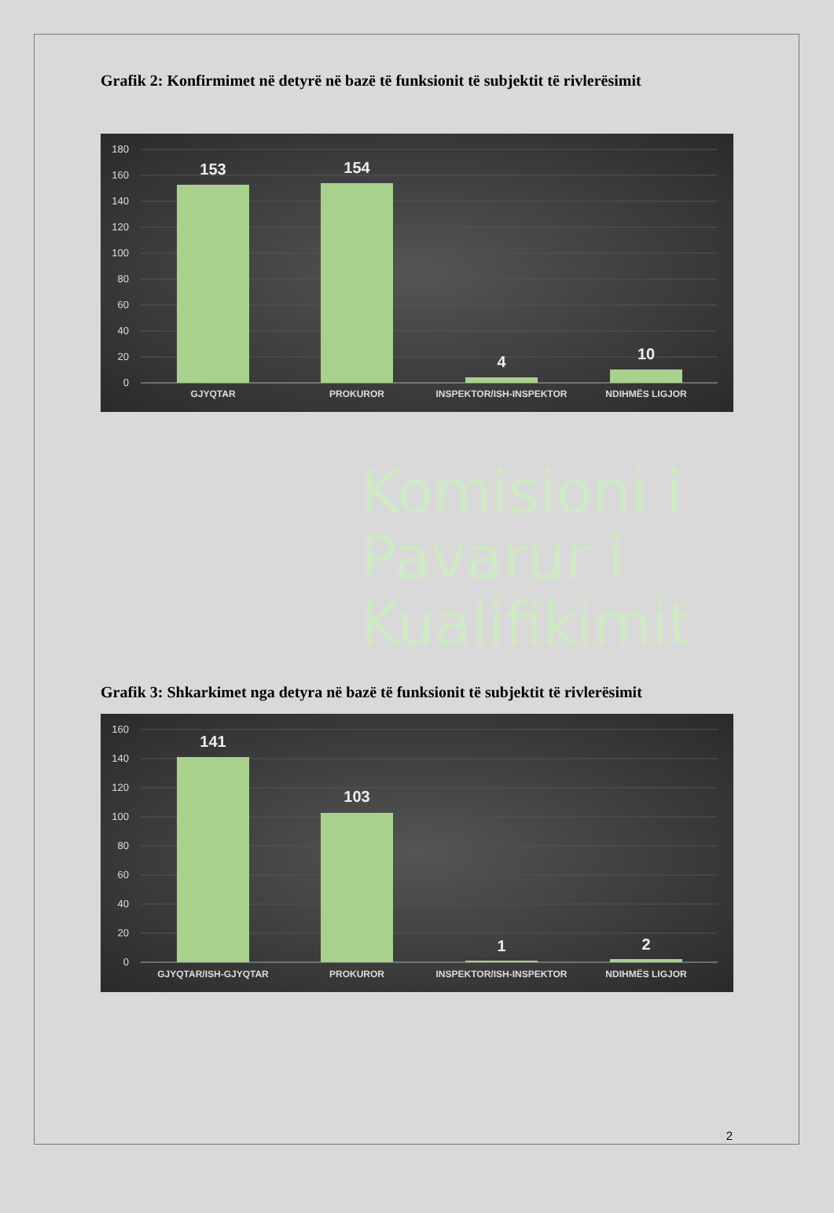Grafik 2: Konfirmimet në detyrë në bazë të funksionit të subjektit të rivlerësimit
180
160
140
120
100
80
60
40
20
0
153
154
4
10
GJYQTAR
PROKUROR
INSPEKTOR/ISH-INSPEKTOR
NDIHMËS LIGJOR
Komisioni i
Pavarur i
Kualifikimit
Grafik 3: Shkarkimet nga detyra në bazë të funksionit të subjektit të rivlerësimit
160
140
120
100
80
60
40
20
0
141
103
1
2
GJYQTAR/ISH-GJYQTAR
PROKUROR
INSPEKTOR/ISH-INSPEKTOR
NDIHMËS LIGJOR
2